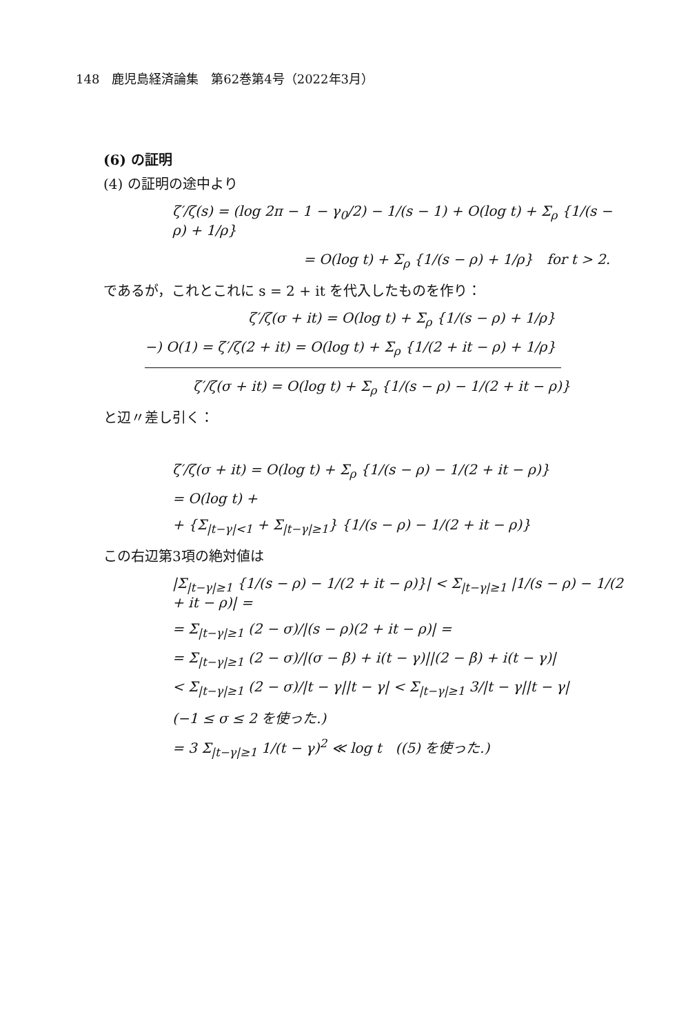148　鹿児島経済論集　第62巻第4号（2022年3月）
(6) の証明
(4) の証明の途中より
ζ′/ζ(s) = (log 2π − 1 − γ<sub>0</sub>/2) − 1/(s − 1) + O(log t) + Σ<sub>ρ</sub> {1/(s − ρ) + 1/ρ}
= O(log t) + Σ<sub>ρ</sub> {1/(s − ρ) + 1/ρ}　for t > 2.
であるが，これとこれに s = 2 + it を代入したものを作り：
ζ′/ζ(σ + it) = O(log t) + Σ<sub>ρ</sub> {1/(s − ρ) + 1/ρ}
−) O(1) = ζ′/ζ(2 + it) = O(log t) + Σ<sub>ρ</sub> {1/(2 + it − ρ) + 1/ρ}
ζ′/ζ(σ + it) = O(log t) + Σ<sub>ρ</sub> {1/(s − ρ) − 1/(2 + it − ρ)}
と辺〃差し引く：
ζ′/ζ(σ + it) = O(log t) + Σ<sub>ρ</sub> {1/(s − ρ) − 1/(2 + it − ρ)}
= O(log t) +
+ {Σ<sub>|t−γ|<1</sub> + Σ<sub>|t−γ|≥1</sub>} {1/(s − ρ) − 1/(2 + it − ρ)}
この右辺第3項の絶対値は
|Σ<sub>|t−γ|≥1</sub> {1/(s − ρ) − 1/(2 + it − ρ)}| < Σ<sub>|t−γ|≥1</sub> |1/(s − ρ) − 1/(2 + it − ρ)| =
= Σ<sub>|t−γ|≥1</sub> (2 − σ)/|(s − ρ)(2 + it − ρ)| =
= Σ<sub>|t−γ|≥1</sub> (2 − σ)/|(σ − β) + i(t − γ)||(2 − β) + i(t − γ)|
< Σ<sub>|t−γ|≥1</sub> (2 − σ)/|t − γ||t − γ| < Σ<sub>|t−γ|≥1</sub> 3/|t − γ||t − γ|
(−1 ≤ σ ≤ 2 を使った.)
= 3 Σ<sub>|t−γ|≥1</sub> 1/(t − γ)<sup>2</sup> ≪ log t　((5) を使った.)